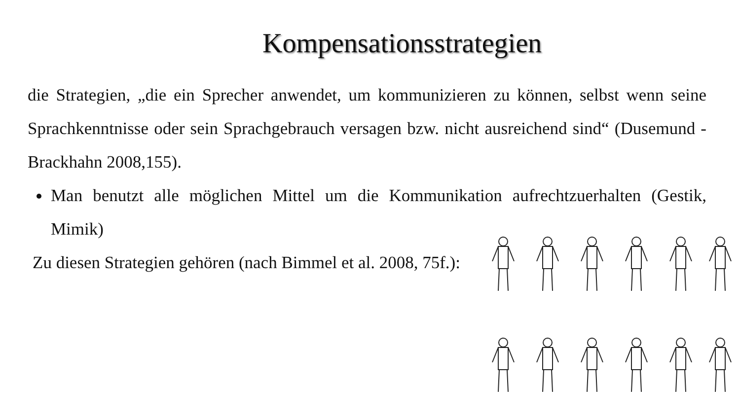Kompensationsstrategien
die Strategien, „die ein Sprecher anwendet, um kommunizieren zu können, selbst wenn seine Sprachkenntnisse oder sein Sprachgebrauch versagen bzw. nicht ausreichend sind“ (Dusemund - Brackhahn 2008,155).
Man benutzt alle möglichen Mittel um die Kommunikation aufrechtzuerhalten (Gestik, Mimik)
Zu diesen Strategien gehören (nach Bimmel et al. 2008, 75f.):